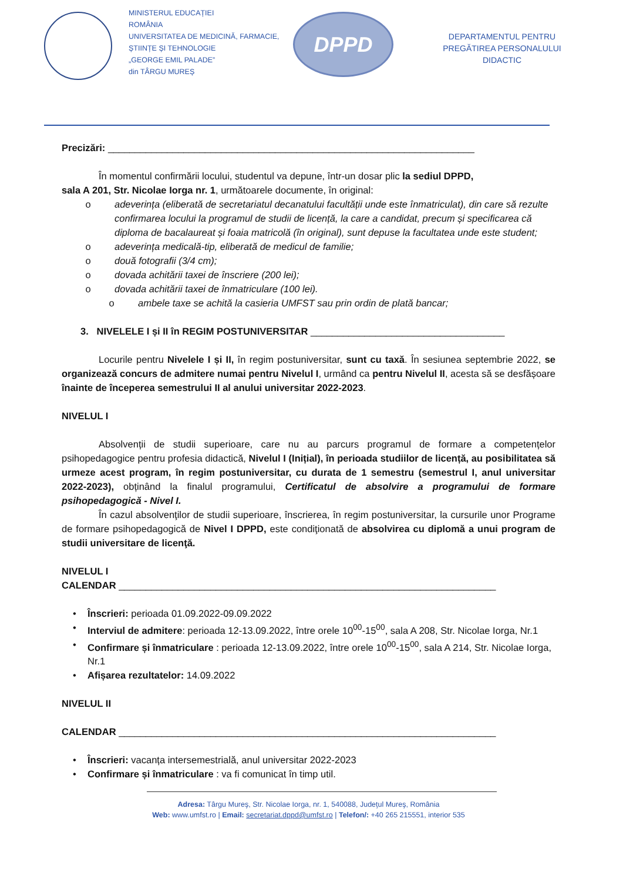MINISTERUL EDUCAȚIEI
ROMÂNIA
UNIVERSITATEA DE MEDICINĂ, FARMACIE,
ȘTIINȚE ȘI TEHNOLOGIE
„GEORGE EMIL PALADE”
din TÂRGU MUREȘ
DPPD
DEPARTAMENTUL PENTRU PREGĂTIREA PERSONALULUI DIDACTIC
Precizări: ____________________________________________________________________
În momentul confirmării locului, studentul va depune, într-un dosar plic la sediul DPPD,
sala A 201, Str. Nicolae Iorga nr. 1, următoarele documente, în original:
o adeverința (eliberată de secretariatul decanatului facultății unde este înmatriculat), din care să rezulte confirmarea locului la programul de studii de licență, la care a candidat, precum și specificarea că diploma de bacalaureat și foaia matricolă (în original), sunt depuse la facultatea unde este student;
o adeverința medicală-tip, eliberată de medicul de familie;
o două fotografii (3/4 cm);
o dovada achitării taxei de înscriere (200 lei);
o dovada achitării taxei de înmatriculare (100 lei).
o ambele taxe se achită la casieria UMFST sau prin ordin de plată bancar;
3. NIVELELE I și II în REGIM POSTUNIVERSITAR ____________________________________
Locurile pentru Nivelele I și II, în regim postuniversitar, sunt cu taxă. În sesiunea septembrie 2022, se organizează concurs de admitere numai pentru Nivelul I, urmând ca pentru Nivelul II, acesta să se desfășoare înainte de începerea semestrului II al anului universitar 2022-2023.
NIVELUL I
Absolvenții de studii superioare, care nu au parcurs programul de formare a competențelor psihopedagogice pentru profesia didactică, Nivelul I (Inițial), în perioada studiilor de licență, au posibilitatea să urmeze acest program, în regim postuniversitar, cu durata de 1 semestru (semestrul I, anul universitar 2022-2023), obținând la finalul programului, Certificatul de absolvire a programului de formare psihopedagogică - Nivel I.
În cazul absolvenţilor de studii superioare, înscrierea, în regim postuniversitar, la cursurile unor Programe de formare psihopedagogică de Nivel I DPPD, este condiţionată de absolvirea cu diplomă a unui program de studii universitare de licenţă.
NIVELUL I
CALENDAR ______________________________________________________________________
• Înscrieri: perioada 01.09.2022-09.09.2022
• Interviul de admitere: perioada 12-13.09.2022, între orele 10<sup>00</sup>-15<sup>00</sup>, sala A 208, Str. Nicolae Iorga, Nr.1
• Confirmare și înmatriculare : perioada 12-13.09.2022, între orele 10<sup>00</sup>-15<sup>00</sup>, sala A 214, Str. Nicolae Iorga, Nr.1
• Afișarea rezultatelor: 14.09.2022
NIVELUL II
CALENDAR ______________________________________________________________________
• Înscrieri: vacanța intersemestrială, anul universitar 2022-2023
• Confirmare și înmatriculare : va fi comunicat în timp util.
Adresa: Târgu Mureş, Str. Nicolae Iorga, nr. 1, 540088, Judeţul Mureş, România
Web: www.umfst.ro | Email: secretariat.dppd@umfst.ro | Telefon/: +40 265 215551, interior 535